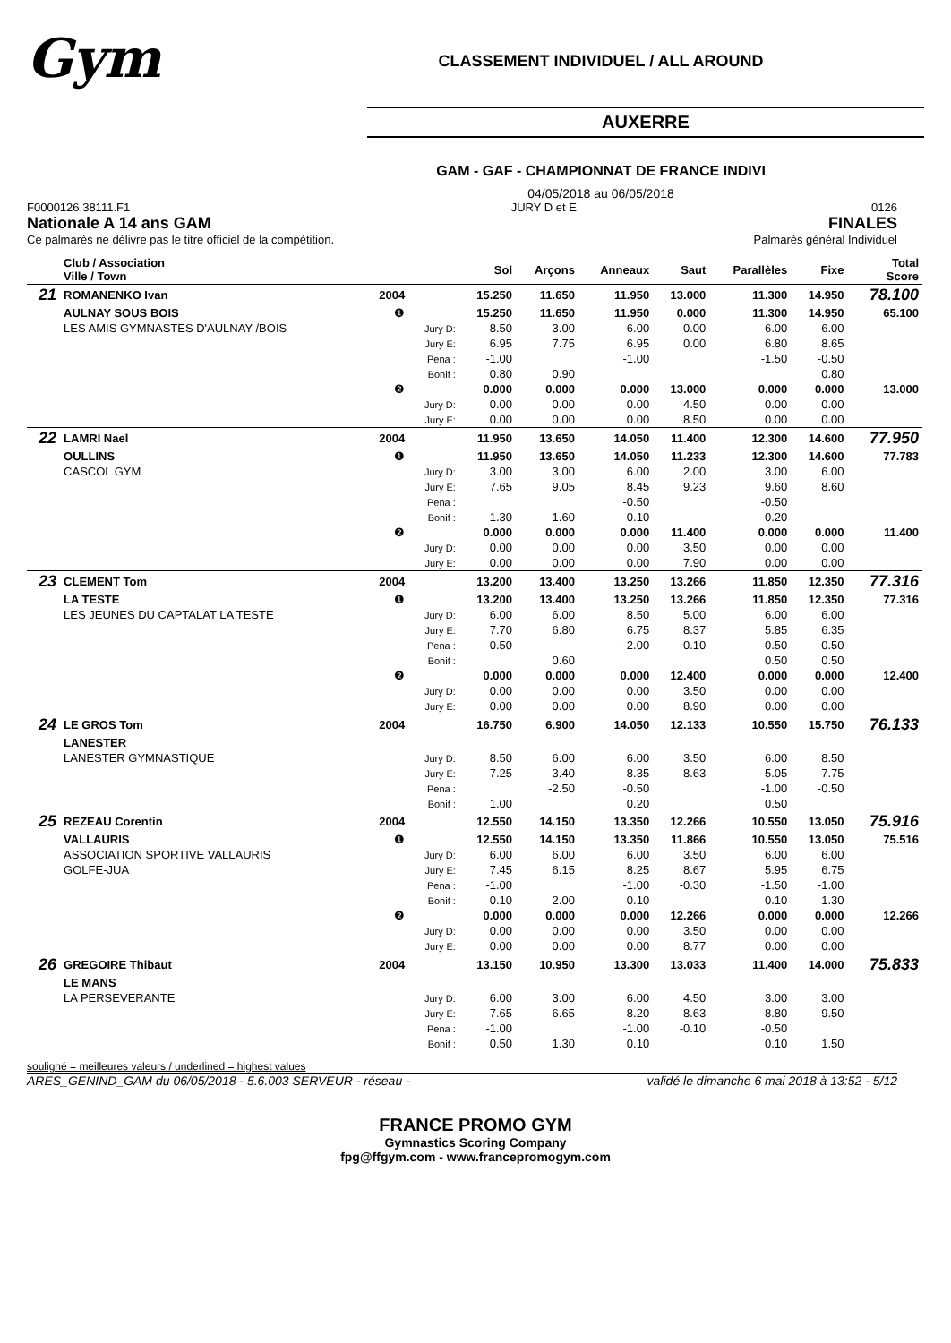Gym
CLASSEMENT INDIVIDUEL / ALL AROUND
AUXERRE
GAM - GAF - CHAMPIONNAT DE FRANCE INDIVI
04/05/2018 au 06/05/2018
F0000126.38111.F1
Nationale A 14 ans GAM
Ce palmarès ne délivre pas le titre officiel de la compétition.
JURY D et E 0126
FINALES
Palmarès général Individuel
| | Club / Association Ville / Town | | | Sol | Arçons | Anneaux | Saut | Parallèles | Fixe | Total Score |
| --- | --- | --- | --- | --- | --- | --- | --- | --- | --- | --- |
| 21 | ROMANENKO Ivan | 2004 | | 15.250 | 11.650 | 11.950 | 13.000 | 11.300 | 14.950 | 78.100 |
| | AULNAY SOUS BOIS | ❶ | | 15.250 | 11.650 | 11.950 | 0.000 | 11.300 | 14.950 | 65.100 |
| | LES AMIS GYMNASTES D'AULNAY /BOIS | | Jury D: | 8.50 | 3.00 | 6.00 | 0.00 | 6.00 | 6.00 | |
| | | | Jury E: | 6.95 | 7.75 | 6.95 | 0.00 | 6.80 | 8.65 | |
| | | | Pena : | -1.00 | | -1.00 | | -1.50 | -0.50 | |
| | | | Bonif : | 0.80 | 0.90 | | | | 0.80 | |
| | | ❷ | | 0.000 | 0.000 | 0.000 | 13.000 | 0.000 | 0.000 | 13.000 |
| | | | Jury D: | 0.00 | 0.00 | 0.00 | 4.50 | 0.00 | 0.00 | |
| | | | Jury E: | 0.00 | 0.00 | 0.00 | 8.50 | 0.00 | 0.00 | |
| 22 | LAMRI Nael | 2004 | | 11.950 | 13.650 | 14.050 | 11.400 | 12.300 | 14.600 | 77.950 |
| | OULLINS | ❶ | | 11.950 | 13.650 | 14.050 | 11.233 | 12.300 | 14.600 | 77.783 |
| | CASCOL GYM | | Jury D: | 3.00 | 3.00 | 6.00 | 2.00 | 3.00 | 6.00 | |
| | | | Jury E: | 7.65 | 9.05 | 8.45 | 9.23 | 9.60 | 8.60 | |
| | | | Pena : | | | -0.50 | | -0.50 | | |
| | | | Bonif : | 1.30 | 1.60 | 0.10 | | 0.20 | | |
| | | ❷ | | 0.000 | 0.000 | 0.000 | 11.400 | 0.000 | 0.000 | 11.400 |
| | | | Jury D: | 0.00 | 0.00 | 0.00 | 3.50 | 0.00 | 0.00 | |
| | | | Jury E: | 0.00 | 0.00 | 0.00 | 7.90 | 0.00 | 0.00 | |
| 23 | CLEMENT Tom | 2004 | | 13.200 | 13.400 | 13.250 | 13.266 | 11.850 | 12.350 | 77.316 |
| | LA TESTE | ❶ | | 13.200 | 13.400 | 13.250 | 13.266 | 11.850 | 12.350 | 77.316 |
| | LES JEUNES DU CAPTALAT LA TESTE | | Jury D: | 6.00 | 6.00 | 8.50 | 5.00 | 6.00 | 6.00 | |
| | | | Jury E: | 7.70 | 6.80 | 6.75 | 8.37 | 5.85 | 6.35 | |
| | | | Pena : | -0.50 | | -2.00 | -0.10 | -0.50 | -0.50 | |
| | | | Bonif : | | 0.60 | | | 0.50 | 0.50 | |
| | | ❷ | | 0.000 | 0.000 | 0.000 | 12.400 | 0.000 | 0.000 | 12.400 |
| | | | Jury D: | 0.00 | 0.00 | 0.00 | 3.50 | 0.00 | 0.00 | |
| | | | Jury E: | 0.00 | 0.00 | 0.00 | 8.90 | 0.00 | 0.00 | |
| 24 | LE GROS Tom | 2004 | | 16.750 | 6.900 | 14.050 | 12.133 | 10.550 | 15.750 | 76.133 |
| | LANESTER | | | | | | | | | |
| | LANESTER GYMNASTIQUE | | Jury D: | 8.50 | 6.00 | 6.00 | 3.50 | 6.00 | 8.50 | |
| | | | Jury E: | 7.25 | 3.40 | 8.35 | 8.63 | 5.05 | 7.75 | |
| | | | Pena : | | -2.50 | -0.50 | | -1.00 | -0.50 | |
| | | | Bonif : | 1.00 | | 0.20 | | 0.50 | | |
| 25 | REZEAU Corentin | 2004 | | 12.550 | 14.150 | 13.350 | 12.266 | 10.550 | 13.050 | 75.916 |
| | VALLAURIS | ❶ | | 12.550 | 14.150 | 13.350 | 11.866 | 10.550 | 13.050 | 75.516 |
| | ASSOCIATION SPORTIVE VALLAURIS | | Jury D: | 6.00 | 6.00 | 6.00 | 3.50 | 6.00 | 6.00 | |
| | GOLFE-JUA | | Jury E: | 7.45 | 6.15 | 8.25 | 8.67 | 5.95 | 6.75 | |
| | | | Pena : | -1.00 | | -1.00 | -0.30 | -1.50 | -1.00 | |
| | | | Bonif : | 0.10 | 2.00 | 0.10 | | 0.10 | 1.30 | |
| | | ❷ | | 0.000 | 0.000 | 0.000 | 12.266 | 0.000 | 0.000 | 12.266 |
| | | | Jury D: | 0.00 | 0.00 | 0.00 | 3.50 | 0.00 | 0.00 | |
| | | | Jury E: | 0.00 | 0.00 | 0.00 | 8.77 | 0.00 | 0.00 | |
| 26 | GREGOIRE Thibaut | 2004 | | 13.150 | 10.950 | 13.300 | 13.033 | 11.400 | 14.000 | 75.833 |
| | LE MANS | | | | | | | | | |
| | LA PERSEVERANTE | | Jury D: | 6.00 | 3.00 | 6.00 | 4.50 | 3.00 | 3.00 | |
| | | | Jury E: | 7.65 | 6.65 | 8.20 | 8.63 | 8.80 | 9.50 | |
| | | | Pena : | -1.00 | | -1.00 | -0.10 | -0.50 | | |
| | | | Bonif : | 0.50 | 1.30 | 0.10 | | 0.10 | 1.50 | |
souligné = meilleures valeurs / underlined = highest values
ARES_GENIND_GAM du 06/05/2018 - 5.6.003 SERVEUR - réseau - validé le dimanche 6 mai 2018 à 13:52 - 5/12
FRANCE PROMO GYM
Gymnastics Scoring Company
fpg@ffgym.com - www.francepromogym.com